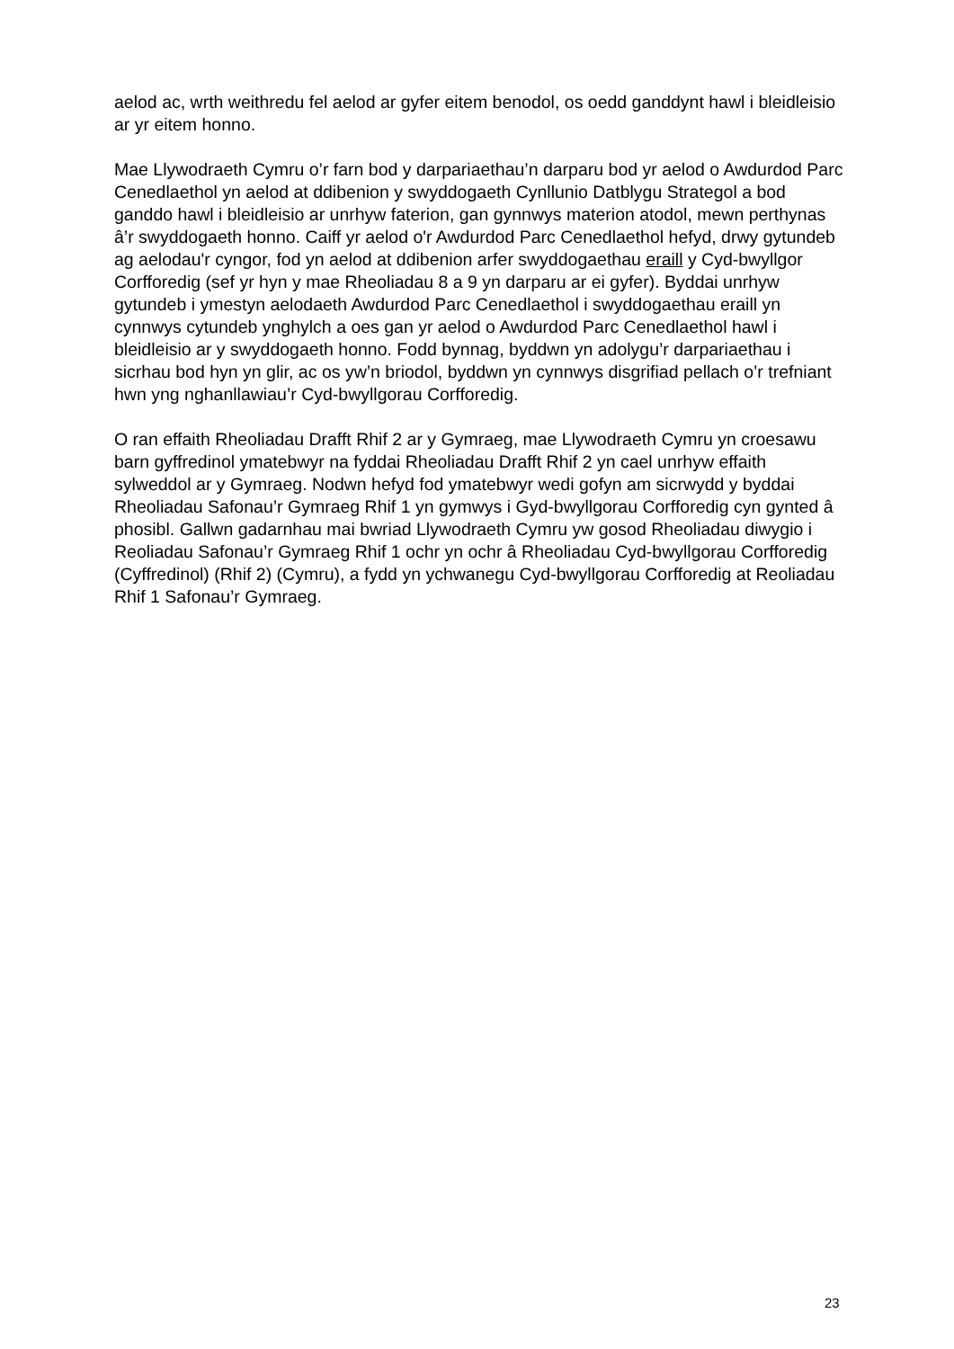aelod ac, wrth weithredu fel aelod ar gyfer eitem benodol, os oedd ganddynt hawl i bleidleisio ar yr eitem honno.
Mae Llywodraeth Cymru o’r farn bod y darpariaethau’n darparu bod yr aelod o Awdurdod Parc Cenedlaethol yn aelod at ddibenion y swyddogaeth Cynllunio Datblygu Strategol a bod ganddo hawl i bleidleisio ar unrhyw faterion, gan gynnwys materion atodol, mewn perthynas â’r swyddogaeth honno. Caiff yr aelod o'r Awdurdod Parc Cenedlaethol hefyd, drwy gytundeb ag aelodau'r cyngor, fod yn aelod at ddibenion arfer swyddogaethau eraill y Cyd-bwyllgor Corfforedig (sef yr hyn y mae Rheoliadau 8 a 9 yn darparu ar ei gyfer). Byddai unrhyw gytundeb i ymestyn aelodaeth Awdurdod Parc Cenedlaethol i swyddogaethau eraill yn cynnwys cytundeb ynghylch a oes gan yr aelod o Awdurdod Parc Cenedlaethol hawl i bleidleisio ar y swyddogaeth honno. Fodd bynnag, byddwn yn adolygu’r darpariaethau i sicrhau bod hyn yn glir, ac os yw’n briodol, byddwn yn cynnwys disgrifiad pellach o’r trefniant hwn yng nghanllawiau’r Cyd-bwyllgorau Corfforedig.
O ran effaith Rheoliadau Drafft Rhif 2 ar y Gymraeg, mae Llywodraeth Cymru yn croesawu barn gyffredinol ymatebwyr na fyddai Rheoliadau Drafft Rhif 2 yn cael unrhyw effaith sylweddol ar y Gymraeg. Nodwn hefyd fod ymatebwyr wedi gofyn am sicrwydd y byddai Rheoliadau Safonau’r Gymraeg Rhif 1 yn gymwys i Gyd-bwyllgorau Corfforedig cyn gynted â phosibl. Gallwn gadarnhau mai bwriad Llywodraeth Cymru yw gosod Rheoliadau diwygio i Reoliadau Safonau’r Gymraeg Rhif 1 ochr yn ochr â Rheoliadau Cyd-bwyllgorau Corfforedig (Cyffredinol) (Rhif 2) (Cymru), a fydd yn ychwanegu Cyd-bwyllgorau Corfforedig at Reoliadau Rhif 1 Safonau’r Gymraeg.
23